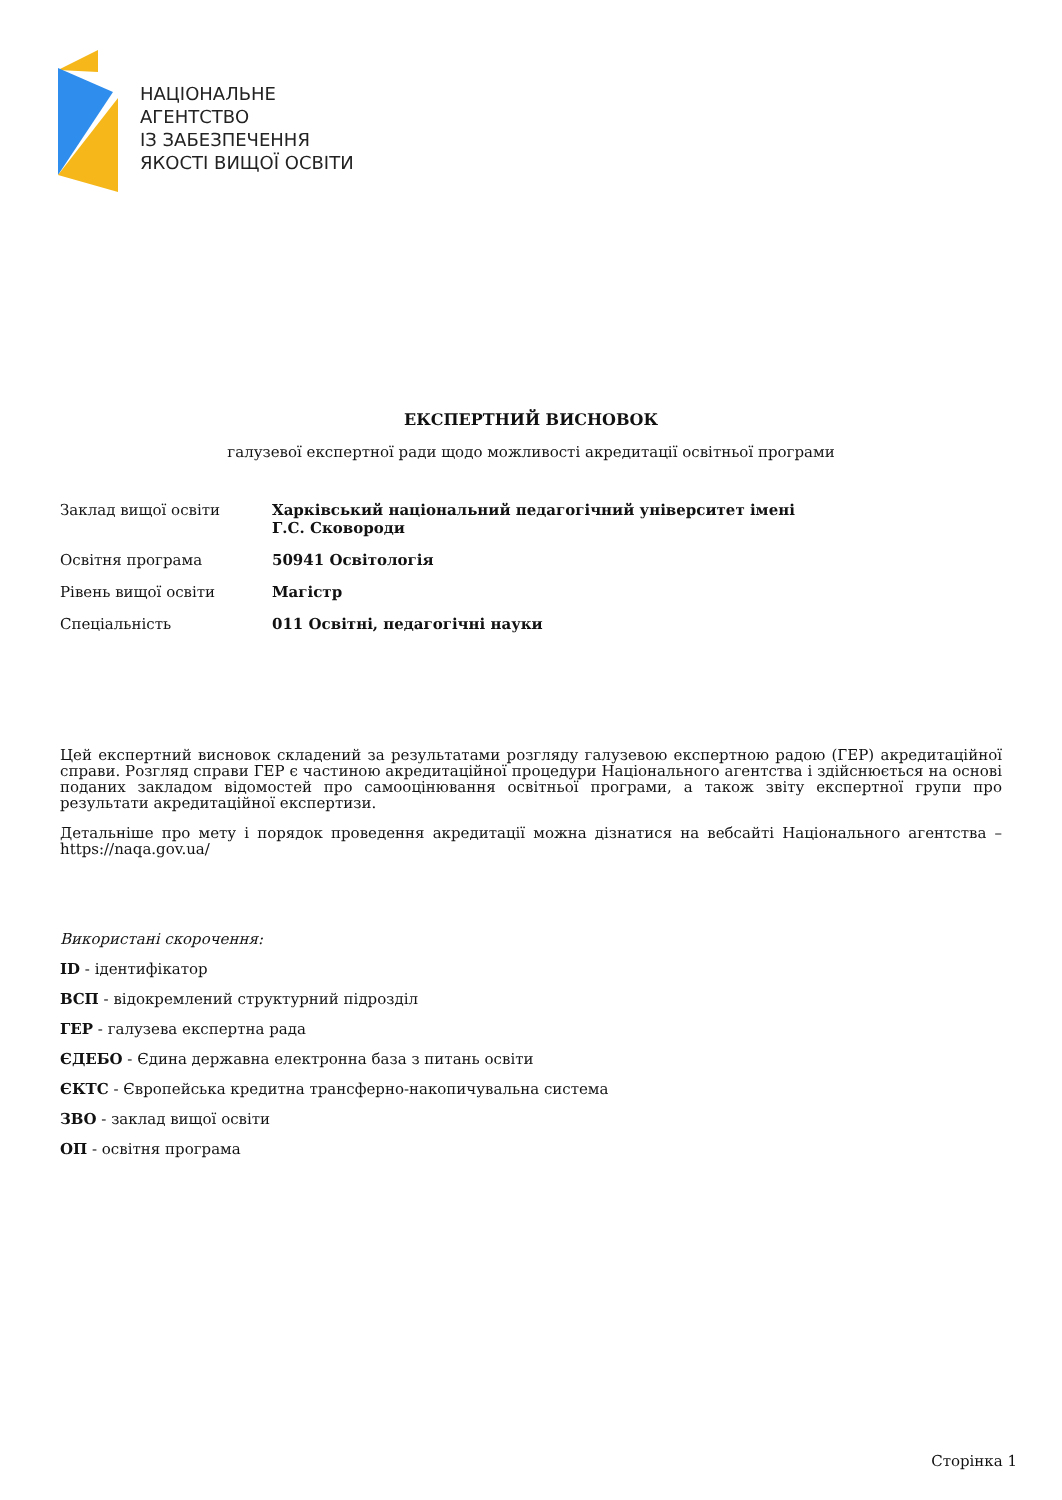НАЦІОНАЛЬНЕ
АГЕНТСТВО
ІЗ ЗАБЕЗПЕЧЕННЯ
ЯКОСТІ ВИЩОЇ ОСВІТИ
ЕКСПЕРТНИЙ ВИСНОВОК
галузевої експертної ради щодо можливості акредитації освітньої програми
| Заклад вищої освіти | Харківський національний педагогічний університет імені Г.С. Сковороди |
| Освітня програма | 50941 Освітологія |
| Рівень вищої освіти | Магістр |
| Спеціальність | 011 Освітні, педагогічні науки |
Цей експертний висновок складений за результатами розгляду галузевою експертною радою (ГЕР) акредитаційної справи. Розгляд справи ГЕР є частиною акредитаційної процедури Національного агентства і здійснюється на основі поданих закладом відомостей про самооцінювання освітньої програми, а також звіту експертної групи про результати акредитаційної експертизи.
Детальніше про мету і порядок проведення акредитації можна дізнатися на вебсайті Національного агентства – https://naqa.gov.ua/
Використані скорочення:
ID - ідентифікатор
ВСП - відокремлений структурний підрозділ
ГЕР - галузева експертна рада
ЄДЕБО - Єдина державна електронна база з питань освіти
ЄКТС - Європейська кредитна трансферно-накопичувальна система
ЗВО - заклад вищої освіти
ОП - освітня програма
Сторінка 1